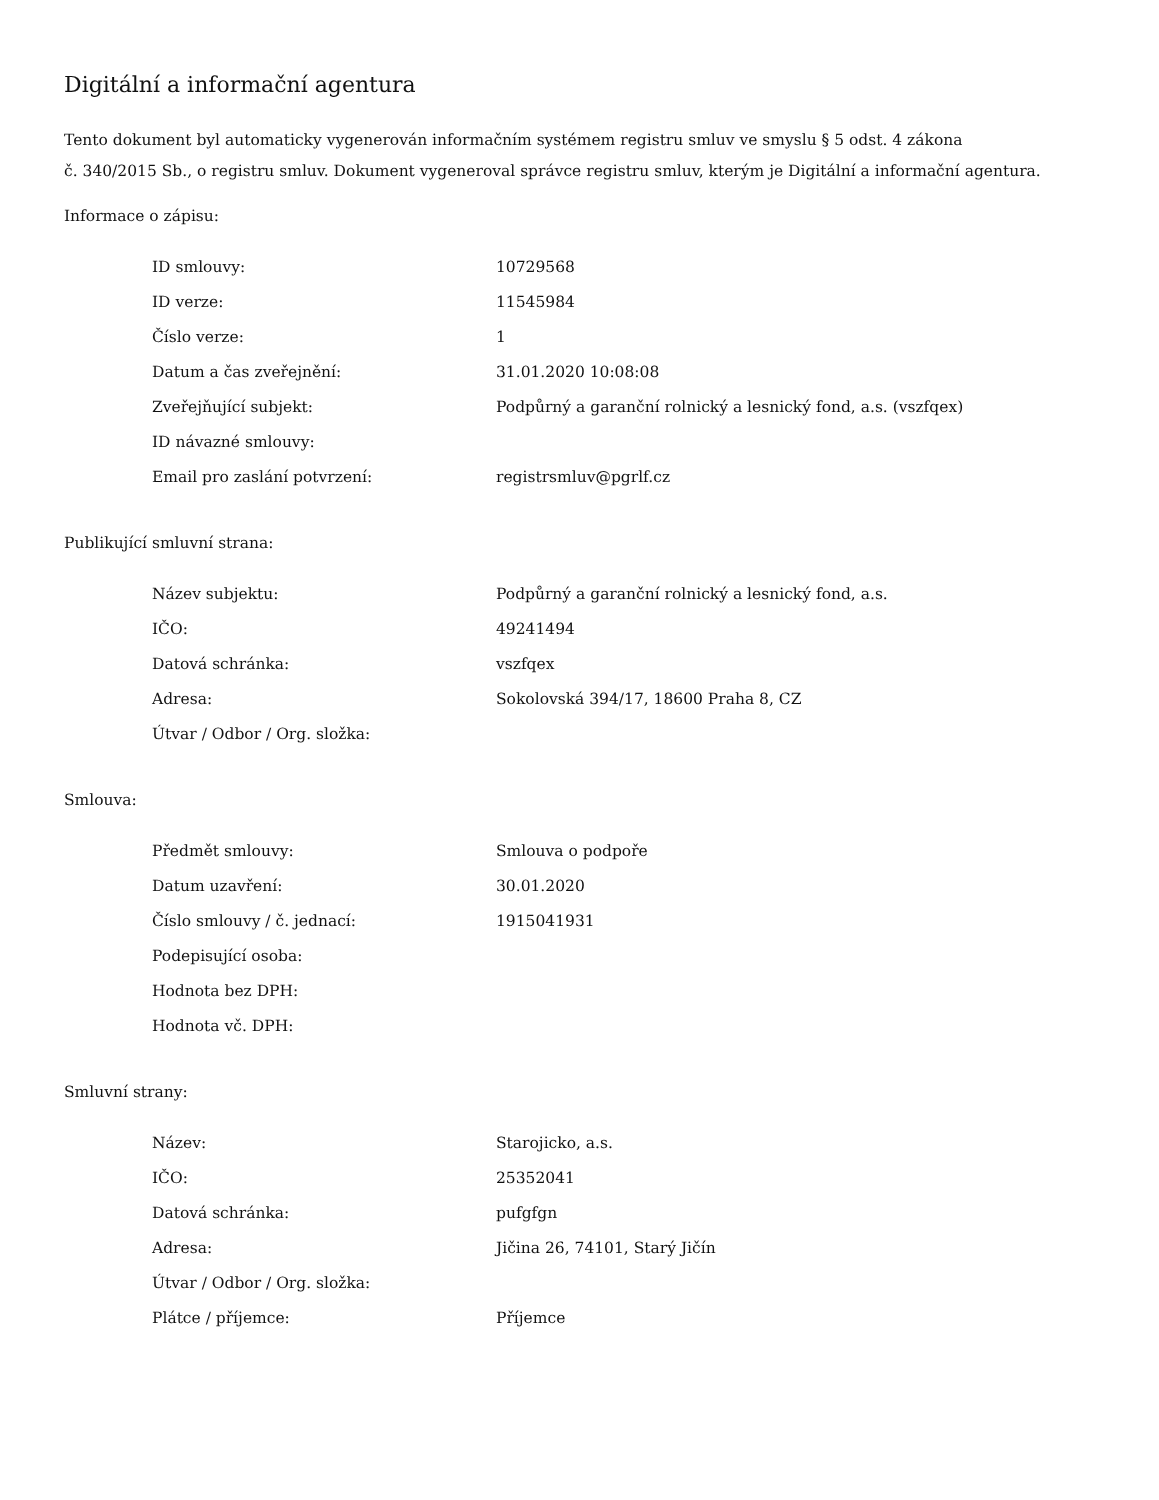Digitální a informační agentura
Tento dokument byl automaticky vygenerován informačním systémem registru smluv ve smyslu § 5 odst. 4 zákona
č. 340/2015 Sb., o registru smluv. Dokument vygeneroval správce registru smluv, kterým je Digitální a informační agentura.
Informace o zápisu:
| ID smlouvy: | 10729568 |
| ID verze: | 11545984 |
| Číslo verze: | 1 |
| Datum a čas zveřejnění: | 31.01.2020 10:08:08 |
| Zveřejňující subjekt: | Podpůrný a garanční rolnický a lesnický fond, a.s. (vszfqex) |
| ID návazné smlouvy: | |
| Email pro zaslání potvrzení: | registrsmluv@pgrlf.cz |
Publikující smluvní strana:
| Název subjektu: | Podpůrný a garanční rolnický a lesnický fond, a.s. |
| IČO: | 49241494 |
| Datová schránka: | vszfqex |
| Adresa: | Sokolovská 394/17, 18600 Praha 8, CZ |
| Útvar / Odbor / Org. složka: | |
Smlouva:
| Předmět smlouvy: | Smlouva o podpoře |
| Datum uzavření: | 30.01.2020 |
| Číslo smlouvy / č. jednací: | 1915041931 |
| Podepisující osoba: | |
| Hodnota bez DPH: | |
| Hodnota vč. DPH: | |
Smluvní strany:
| Název: | Starojicko, a.s. |
| IČO: | 25352041 |
| Datová schránka: | pufgfgn |
| Adresa: | Jičina 26, 74101, Starý Jičín |
| Útvar / Odbor / Org. složka: | |
| Plátce / příjemce: | Příjemce |